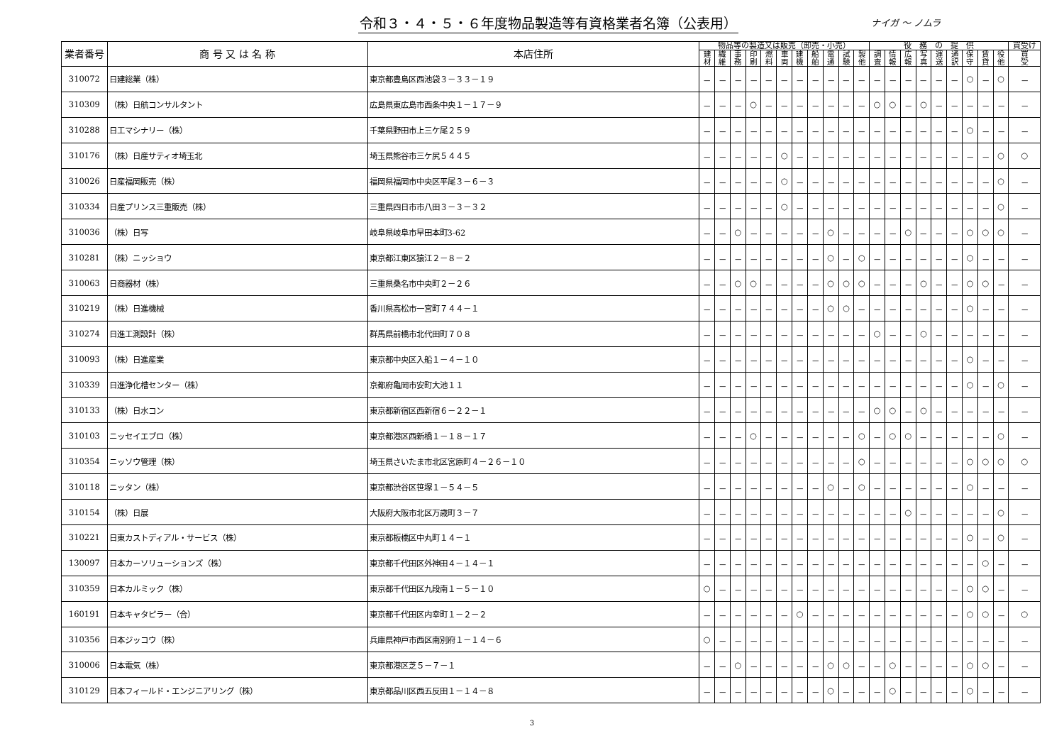令和３・４・５・６年度物品製造等有資格業者名簿（公表用）
ナイガ ～ ノムラ
| 業者番号 | 商 号 又 は 名 称 | 本店住所 | 物品等の製造又は販売（卸売・小売） | | | | | | | | | | | 役 務 の 提 供 | | | | | | | | | 買受け |
| --- | --- | --- | --- | --- | --- | --- | --- | --- | --- | --- | --- | --- | --- | --- | --- | --- | --- | --- | --- | --- | --- | --- | --- |
| | | | 建 材 | 繊 維 | 事 務 | 印 刷 | 燃 料 | 車 両 | 建 機 | 船 舶 | 電 通 | 試 験 | 製 他 | 調 査 | 情 報 | 広 報 | 写 真 | 運 送 | 通 訳 | 保 守 | 賃 貸 | 役 他 | 買 受 |
| 310072 | 日建総業（株） | 東京都豊島区西池袋３－３３－１９ | － | － | － | － | － | － | － | － | － | － | － | － | － | － | － | － | － | ○ | － | ○ | － |
| 310309 | （株）日航コンサルタント | 広島県東広島市西条中央１－１７－９ | － | － | － | ○ | － | － | － | － | － | － | － | ○ | ○ | － | ○ | － | － | － | － | － | － |
| 310288 | 日工マシナリー（株） | 千葉県野田市上三ケ尾２５９ | － | － | － | － | － | － | － | － | － | － | － | － | － | － | － | － | － | ○ | － | － | － |
| 310176 | （株）日産サティオ埼玉北 | 埼玉県熊谷市三ケ尻５４４５ | － | － | － | － | － | ○ | － | － | － | － | － | － | － | － | － | － | － | － | － | ○ | ○ |
| 310026 | 日産福岡販売（株） | 福岡県福岡市中央区平尾３－６－３ | － | － | － | － | － | ○ | － | － | － | － | － | － | － | － | － | － | － | － | － | ○ | － |
| 310334 | 日産プリンス三重販売（株） | 三重県四日市市八田３－３－３２ | － | － | － | － | － | ○ | － | － | － | － | － | － | － | － | － | － | － | － | － | ○ | － |
| 310036 | （株）日写 | 岐阜県岐阜市早田本町3-62 | － | － | ○ | － | － | － | － | － | ○ | － | － | － | － | ○ | － | － | － | ○ | ○ | ○ | － |
| 310281 | （株）ニッショウ | 東京都江東区猿江２－８－２ | － | － | － | － | － | － | － | － | ○ | － | ○ | － | － | － | － | － | － | ○ | － | － | － |
| 310063 | 日商器材（株） | 三重県桑名市中央町２－２６ | － | － | ○ | ○ | － | － | － | － | ○ | ○ | ○ | － | － | － | ○ | － | － | ○ | ○ | － | － |
| 310219 | （株）日進機械 | 香川県高松市一宮町７４４－１ | － | － | － | － | － | － | － | － | ○ | ○ | － | － | － | － | － | － | － | ○ | － | － | － |
| 310274 | 日進工測設計（株） | 群馬県前橋市北代田町７０８ | － | － | － | － | － | － | － | － | － | － | － | ○ | － | － | ○ | － | － | － | － | － | － |
| 310093 | （株）日進産業 | 東京都中央区入船１－４－１０ | － | － | － | － | － | － | － | － | － | － | － | － | － | － | － | － | － | ○ | － | － | － |
| 310339 | 日進浄化槽センター（株） | 京都府亀岡市安町大池１１ | － | － | － | － | － | － | － | － | － | － | － | － | － | － | － | － | － | ○ | － | ○ | － |
| 310133 | （株）日水コン | 東京都新宿区西新宿６－２２－１ | － | － | － | － | － | － | － | － | － | － | － | ○ | ○ | － | ○ | － | － | － | － | － | － |
| 310103 | ニッセイエブロ（株） | 東京都港区西新橋１－１８－１７ | － | － | － | ○ | － | － | － | － | － | － | ○ | － | ○ | ○ | － | － | － | － | － | ○ | － |
| 310354 | ニッソウ管理（株） | 埼玉県さいたま市北区宮原町４－２６－１０ | － | － | － | － | － | － | － | － | － | － | ○ | － | － | － | － | － | － | ○ | ○ | ○ | ○ |
| 310118 | ニッタン（株） | 東京都渋谷区笹塚１－５４－５ | － | － | － | － | － | － | － | － | ○ | － | ○ | － | － | － | － | － | － | ○ | － | － | － |
| 310154 | （株）日展 | 大阪府大阪市北区万歳町３－７ | － | － | － | － | － | － | － | － | － | － | － | － | － | ○ | － | － | － | － | － | ○ | － |
| 310221 | 日東カストディアル・サービス（株） | 東京都板橋区中丸町１４－１ | － | － | － | － | － | － | － | － | － | － | － | － | － | － | － | － | － | ○ | － | ○ | － |
| 130097 | 日本カーソリューションズ（株） | 東京都千代田区外神田４－１４－１ | － | － | － | － | － | － | － | － | － | － | － | － | － | － | － | － | － | － | ○ | － | － |
| 310359 | 日本カルミック（株） | 東京都千代田区九段南１－５－１０ | ○ | － | － | － | － | － | － | － | － | － | － | － | － | － | － | － | － | ○ | ○ | － | － |
| 160191 | 日本キャタピラー（合） | 東京都千代田区内幸町１－２－２ | － | － | － | － | － | － | ○ | － | － | － | － | － | － | － | － | － | － | ○ | ○ | － | ○ |
| 310356 | 日本ジッコウ（株） | 兵庫県神戸市西区南別府１－１４－６ | ○ | － | － | － | － | － | － | － | － | － | － | － | － | － | － | － | － | － | － | － | － |
| 310006 | 日本電気（株） | 東京都港区芝５－７－１ | － | － | ○ | － | － | － | － | － | ○ | ○ | － | － | ○ | － | － | － | － | ○ | ○ | － | － |
| 310129 | 日本フィールド・エンジニアリング（株） | 東京都品川区西五反田１－１４－８ | － | － | － | － | － | － | － | － | ○ | － | － | － | ○ | － | － | － | － | ○ | － | － | － |
3